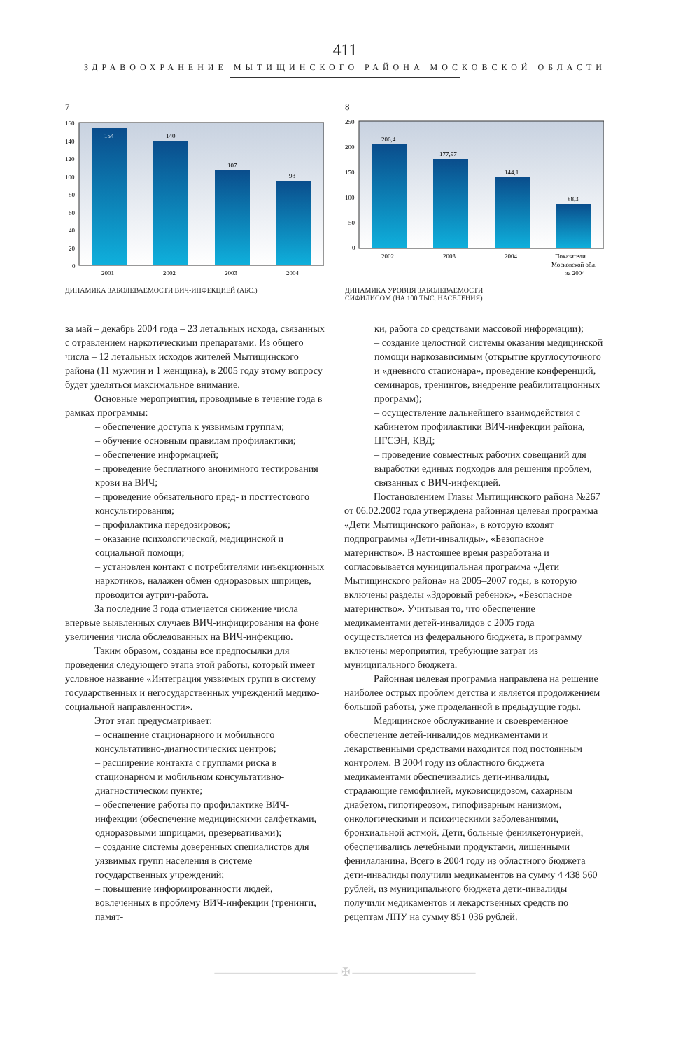411
ЗДРАВООХРАНЕНИЕ МЫТИЩИНСКОГО РАЙОНА МОСКОВСКОЙ ОБЛАСТИ
7
160
140
120
100
80
60
40
20
0
154
140
107
98
2001
2002
2003
2004
ДИНАМИКА ЗАБОЛЕВАЕМОСТИ ВИЧ-ИНФЕКЦИЕЙ (АБС.)
8
250
200
150
100
50
0
206,4
177,97
144,1
88,3
2002
2003
2004
Показатели
Московской обл.
за 2004
ДИНАМИКА УРОВНЯ ЗАБОЛЕВАЕМОСТИ
СИФИЛИСОМ (НА 100 ТЫС. НАСЕЛЕНИЯ)
за май – декабрь 2004 года – 23 летальных исхода, связанных с отравлением наркотическими препаратами. Из общего числа – 12 летальных исходов жителей Мытищинского района (11 мужчин и 1 женщина), в 2005 году этому вопросу будет уделяться максимальное внимание.
Основные мероприятия, проводимые в течение года в рамках программы:
– обеспечение доступа к уязвимым группам;
– обучение основным правилам профилактики;
– обеспечение информацией;
– проведение бесплатного анонимного тестирования крови на ВИЧ;
– проведение обязательного пред- и посттестового консультирования;
– профилактика передозировок;
– оказание психологической, медицинской и социальной помощи;
– установлен контакт с потребителями инъекционных наркотиков, налажен обмен одноразовых шприцев, проводится аутрич-работа.
За последние 3 года отмечается снижение числа впервые выявленных случаев ВИЧ-инфицирования на фоне увеличения числа обследованных на ВИЧ-инфекцию.
Таким образом, созданы все предпосылки для проведения следующего этапа этой работы, который имеет условное название «Интеграция уязвимых групп в систему государственных и негосударственных учреждений медико-социальной направленности».
Этот этап предусматривает:
– оснащение стационарного и мобильного консультативно-диагностических центров;
– расширение контакта с группами риска в стационарном и мобильном консультативно-диагностическом пункте;
– обеспечение работы по профилактике ВИЧ-инфекции (обеспечение медицинскими салфетками, одноразовыми шприцами, презервативами);
– создание системы доверенных специалистов для уязвимых групп населения в системе государственных учреждений;
– повышение информированности людей, вовлеченных в проблему ВИЧ-инфекции (тренинги, памят-
ки, работа со средствами массовой информации);
– создание целостной системы оказания медицинской помощи наркозависимым (открытие круглосуточного и «дневного стационара», проведение конференций, семинаров, тренингов, внедрение реабилитационных программ);
– осуществление дальнейшего взаимодействия с кабинетом профилактики ВИЧ-инфекции района, ЦГСЭН, КВД;
– проведение совместных рабочих совещаний для выработки единых подходов для решения проблем, связанных с ВИЧ-инфекцией.
Постановлением Главы Мытищинского района №267 от 06.02.2002 года утверждена районная целевая программа «Дети Мытищинского района», в которую входят подпрограммы «Дети-инвалиды», «Безопасное материнство». В настоящее время разработана и согласовывается муниципальная программа «Дети Мытищинского района» на 2005–2007 годы, в которую включены разделы «Здоровый ребенок», «Безопасное материнство». Учитывая то, что обеспечение медикаментами детей-инвалидов с 2005 года осуществляется из федерального бюджета, в программу включены мероприятия, требующие затрат из муниципального бюджета.
Районная целевая программа направлена на решение наиболее острых проблем детства и является продолжением большой работы, уже проделанной в предыдущие годы.
Медицинское обслуживание и своевременное обеспечение детей-инвалидов медикаментами и лекарственными средствами находится под постоянным контролем. В 2004 году из областного бюджета медикаментами обеспечивались дети-инвалиды, страдающие гемофилией, муковисцидозом, сахарным диабетом, гипотиреозом, гипофизарным нанизмом, онкологическими и психическими заболеваниями, бронхиальной астмой. Дети, больные фенилкетонурией, обеспечивались лечебными продуктами, лишенными фенилаланина. Всего в 2004 году из областного бюджета дети-инвалиды получили медикаментов на сумму 4 438 560 рублей, из муниципального бюджета дети-инвалиды получили медикаментов и лекарственных средств по рецептам ЛПУ на сумму 851 036 рублей.
——————————— ✠ ———————————